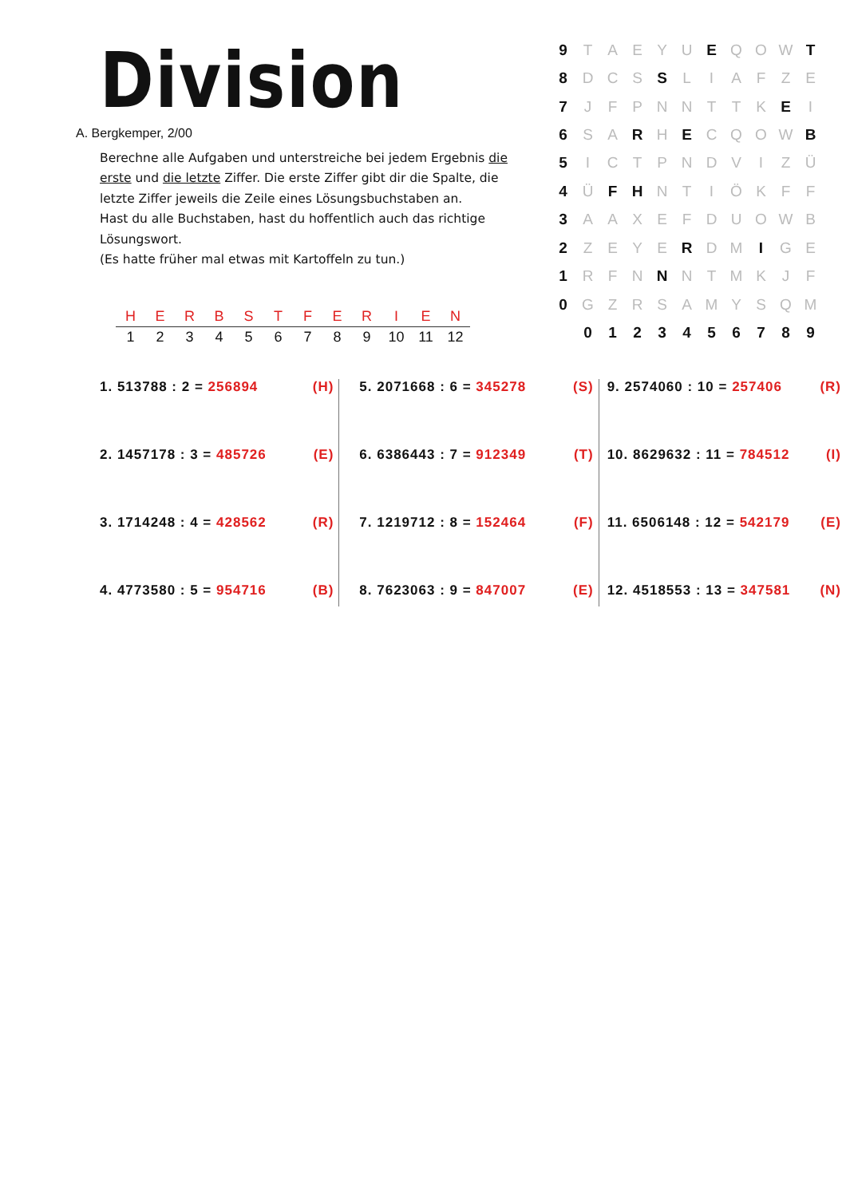Division
A. Bergkemper, 2/00
Berechne alle Aufgaben und unterstreiche bei jedem Ergebnis die erste und die letzte Ziffer. Die erste Ziffer gibt dir die Spalte, die letzte Ziffer jeweils die Zeile eines Lösungsbuchstaben an.
Hast du alle Buchstaben, hast du hoffentlich auch das richtige Lösungswort.
(Es hatte früher mal etwas mit Kartoffeln zu tun.)
| H | E | R | B | S | T | F | E | R | I | E | N |
| 1 | 2 | 3 | 4 | 5 | 6 | 7 | 8 | 9 | 10 | 11 | 12 |
| 9 | T | A | E | Y | U | E | Q | O | W | T |
| 8 | D | C | S | S | L | I | A | F | Z | E |
| 7 | J | F | P | N | N | T | T | K | E | I |
| 6 | S | A | R | H | E | C | Q | O | W | B |
| 5 | I | C | T | P | N | D | V | I | Z | Ü |
| 4 | Ü | F | H | N | T | I | Ö | K | F | F |
| 3 | A | A | X | E | F | D | U | O | W | B |
| 2 | Z | E | Y | E | R | D | M | I | G | E |
| 1 | R | F | N | N | N | T | M | K | J | F |
| 0 | G | Z | R | S | A | M | Y | S | Q | M |
| | 0 | 1 | 2 | 3 | 4 | 5 | 6 | 7 | 8 | 9 |
1. 513788 : 2 = 256894 (H)
2. 1457178 : 3 = 485726 (E)
3. 1714248 : 4 = 428562 (R)
4. 4773580 : 5 = 954716 (B)
5. 2071668 : 6 = 345278 (S)
6. 6386443 : 7 = 912349 (T)
7. 1219712 : 8 = 152464 (F)
8. 7623063 : 9 = 847007 (E)
9. 2574060 : 10 = 257406 (R)
10. 8629632 : 11 = 784512 (I)
11. 6506148 : 12 = 542179 (E)
12. 4518553 : 13 = 347581 (N)